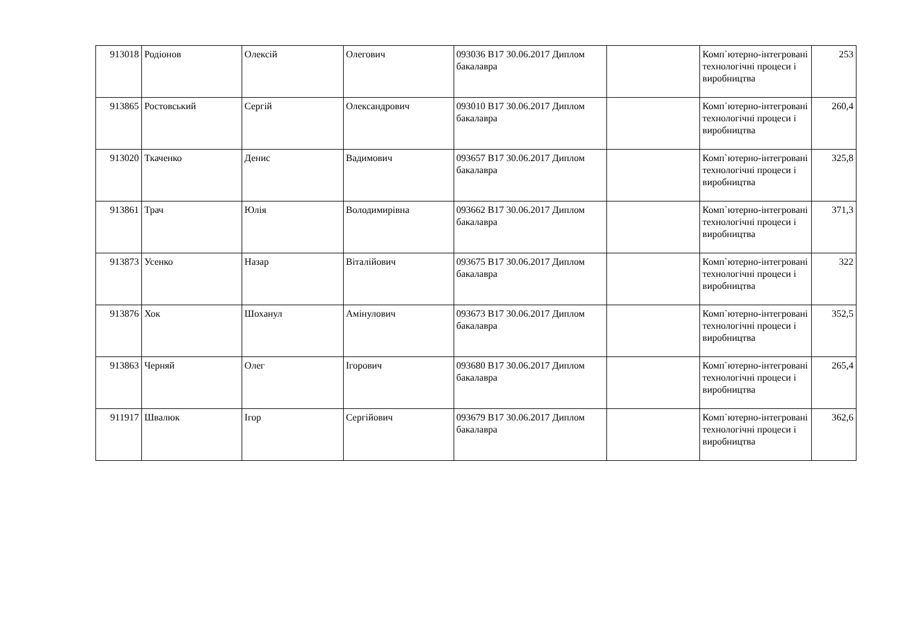| 913018 | Родіонов | Олексій | Олегович | 093036 В17 30.06.2017 Диплом бакалавра | | Комп`ютерно-інтегровані технологічні процеси і виробництва | 253 |
| 913865 | Ростовський | Сергій | Олександрович | 093010 В17 30.06.2017 Диплом бакалавра | | Комп`ютерно-інтегровані технологічні процеси і виробництва | 260,4 |
| 913020 | Ткаченко | Денис | Вадимович | 093657 В17 30.06.2017 Диплом бакалавра | | Комп`ютерно-інтегровані технологічні процеси і виробництва | 325,8 |
| 913861 | Трач | Юлія | Володимирівна | 093662 В17 30.06.2017 Диплом бакалавра | | Комп`ютерно-інтегровані технологічні процеси і виробництва | 371,3 |
| 913873 | Усенко | Назар | Віталійович | 093675 В17 30.06.2017 Диплом бакалавра | | Комп`ютерно-інтегровані технологічні процеси і виробництва | 322 |
| 913876 | Хок | Шоханул | Амінулович | 093673 В17 30.06.2017 Диплом бакалавра | | Комп`ютерно-інтегровані технологічні процеси і виробництва | 352,5 |
| 913863 | Черняй | Олег | Ігорович | 093680 В17 30.06.2017 Диплом бакалавра | | Комп`ютерно-інтегровані технологічні процеси і виробництва | 265,4 |
| 911917 | Швалюк | Ігор | Сергійович | 093679 В17 30.06.2017 Диплом бакалавра | | Комп`ютерно-інтегровані технологічні процеси і виробництва | 362,6 |